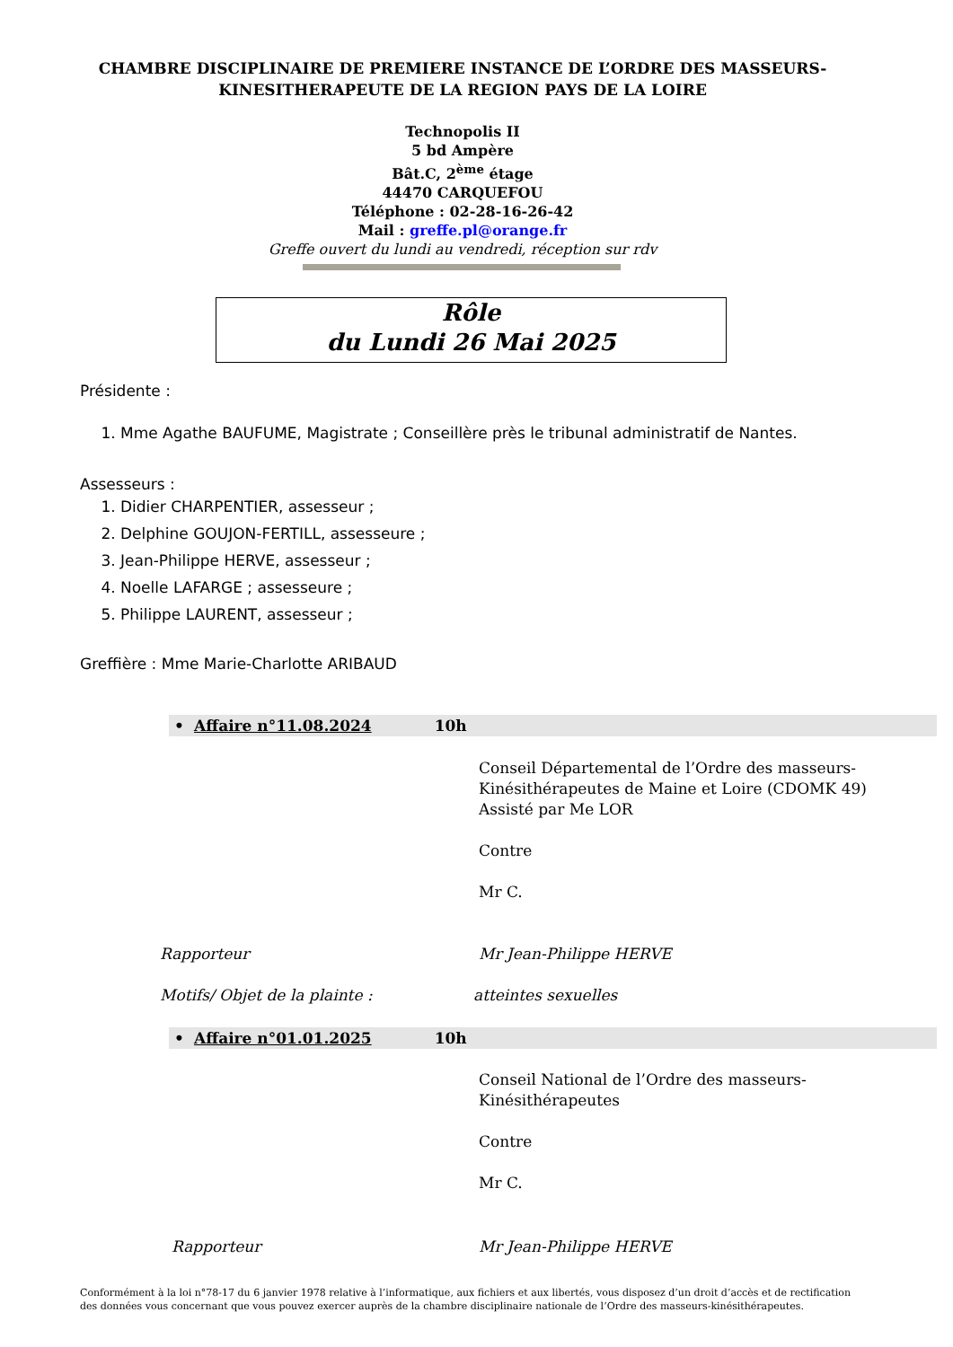CHAMBRE DISCIPLINAIRE DE PREMIERE INSTANCE DE L’ORDRE DES MASSEURS-
KINESITHERAPEUTE DE LA REGION PAYS DE LA LOIRE
Technopolis II
5 bd Ampère
Bât.C, 2<sup>ème</sup> étage
44470 CARQUEFOU
Téléphone : 02-28-16-26-42
Mail : greffe.pl@orange.fr
Greffe ouvert du lundi au vendredi, réception sur rdv
Rôle
du Lundi 26 Mai 2025
Présidente :
1. Mme Agathe BAUFUME, Magistrate ; Conseillère près le tribunal administratif de Nantes.
Assesseurs :
1. Didier CHARPENTIER, assesseur ;
2. Delphine GOUJON-FERTILL, assesseure ;
3. Jean-Philippe HERVE, assesseur ;
4. Noelle LAFARGE ; assesseure ;
5. Philippe LAURENT, assesseur ;
Greffière : Mme Marie-Charlotte ARIBAUD
• Affaire n°11.08.2024 10h
Conseil Départemental de l’Ordre des masseurs-
Kinésithérapeutes de Maine et Loire (CDOMK 49)
Assisté par Me LOR
Contre
Mr C.
Rapporteur Mr Jean-Philippe HERVE
Motifs/ Objet de la plainte : atteintes sexuelles
• Affaire n°01.01.2025 10h
Conseil National de l’Ordre des masseurs-
Kinésithérapeutes
Contre
Mr C.
Rapporteur Mr Jean-Philippe HERVE
Conformément à la loi n°78-17 du 6 janvier 1978 relative à l’informatique, aux fichiers et aux libertés, vous disposez d’un droit d’accès et de rectification des données vous concernant que vous pouvez exercer auprès de la chambre disciplinaire nationale de l’Ordre des masseurs-kinésithérapeutes.